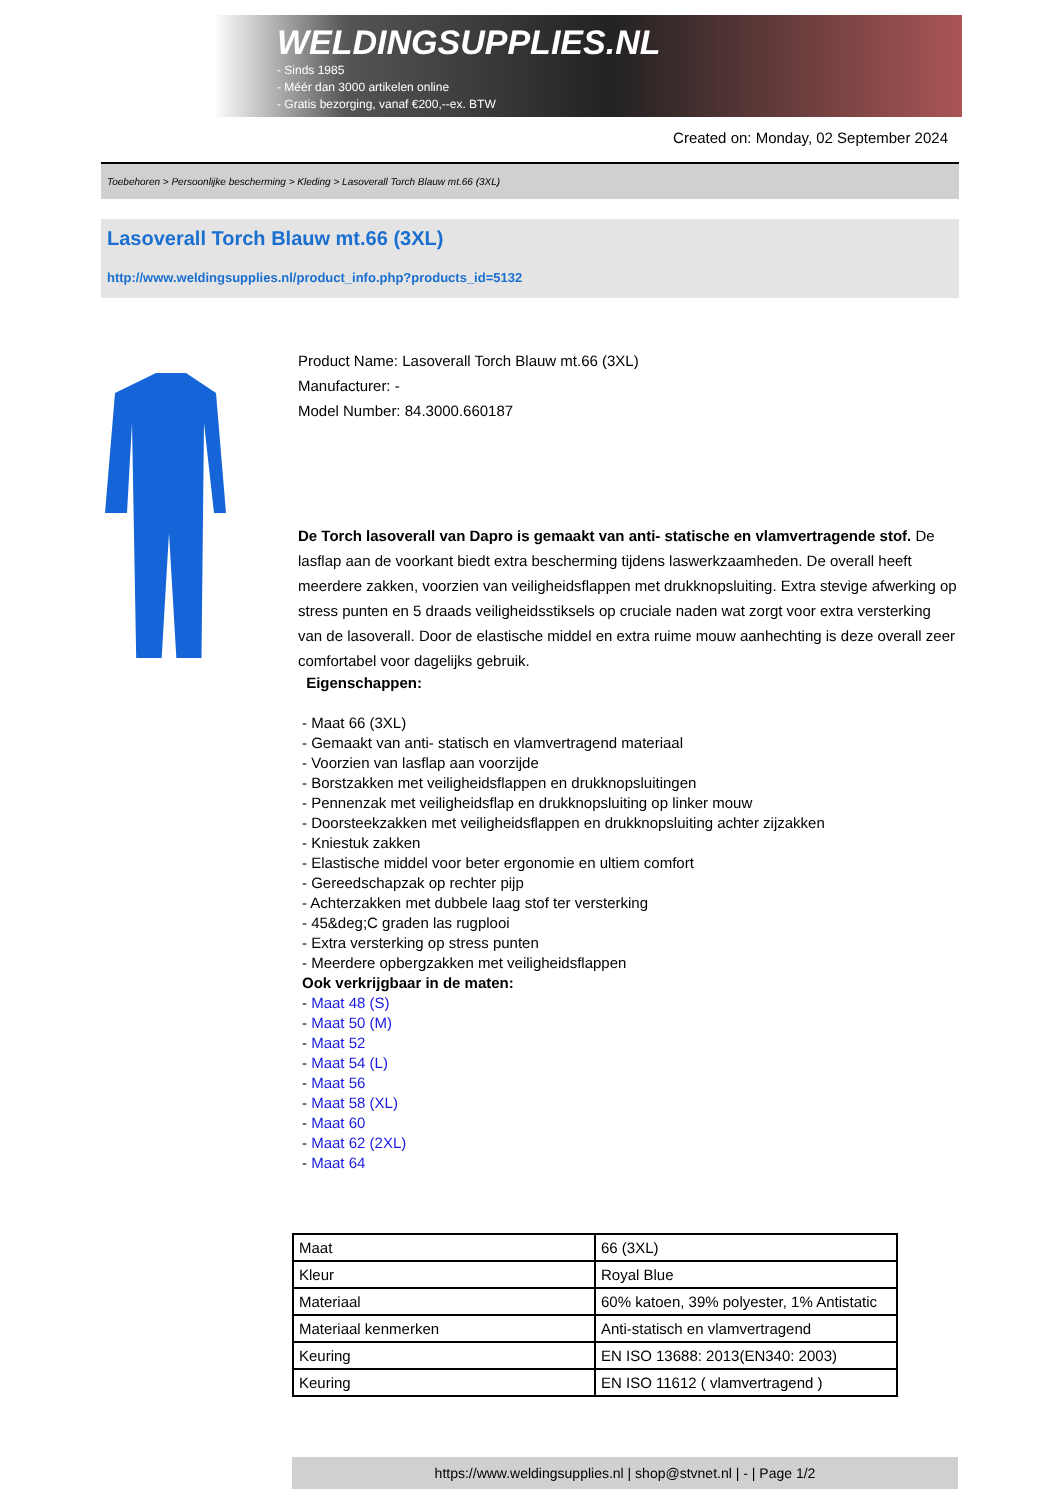WELDINGSUPPLIES.NL
- Sinds 1985
- Méér dan 3000 artikelen online
- Gratis bezorging, vanaf €200,--ex. BTW
Created on: Monday, 02 September 2024
Toebehoren > Persoonlijke bescherming > Kleding > Lasoverall Torch Blauw mt.66 (3XL)
Lasoverall Torch Blauw mt.66 (3XL)
http://www.weldingsupplies.nl/product_info.php?products_id=5132
Product Name: Lasoverall Torch Blauw mt.66 (3XL)
Manufacturer: -
Model Number: 84.3000.660187
De Torch lasoverall van Dapro is gemaakt van anti- statische en vlamvertragende stof. De lasflap aan de voorkant biedt extra bescherming tijdens laswerkzaamheden. De overall heeft meerdere zakken, voorzien van veiligheidsflappen met drukknopsluiting. Extra stevige afwerking op stress punten en 5 draads veiligheidsstiksels op cruciale naden wat zorgt voor extra versterking van de lasoverall. Door de elastische middel en extra ruime mouw aanhechting is deze overall zeer comfortabel voor dagelijks gebruik.
Eigenschappen:
- Maat 66 (3XL)
- Gemaakt van anti- statisch en vlamvertragend materiaal
- Voorzien van lasflap aan voorzijde
- Borstzakken met veiligheidsflappen en drukknopsluitingen
- Pennenzak met veiligheidsflap en drukknopsluiting op linker mouw
- Doorsteekzakken met veiligheidsflappen en drukknopsluiting achter zijzakken
- Kniestuk zakken
- Elastische middel voor beter ergonomie en ultiem comfort
- Gereedschapzak op rechter pijp
- Achterzakken met dubbele laag stof ter versterking
- 45&deg;C graden las rugplooi
- Extra versterking op stress punten
- Meerdere opbergzakken met veiligheidsflappen
Ook verkrijgbaar in de maten:
- Maat 48 (S)
- Maat 50 (M)
- Maat 52
- Maat 54 (L)
- Maat 56
- Maat 58 (XL)
- Maat 60
- Maat 62 (2XL)
- Maat 64
| Maat | 66 (3XL) |
| Kleur | Royal Blue |
| Materiaal | 60% katoen, 39% polyester, 1% Antistatic |
| Materiaal kenmerken | Anti-statisch en vlamvertragend |
| Keuring | EN ISO 13688: 2013(EN340: 2003) |
| Keuring | EN ISO 11612 ( vlamvertragend ) |
https://www.weldingsupplies.nl | shop@stvnet.nl | - | Page 1/2